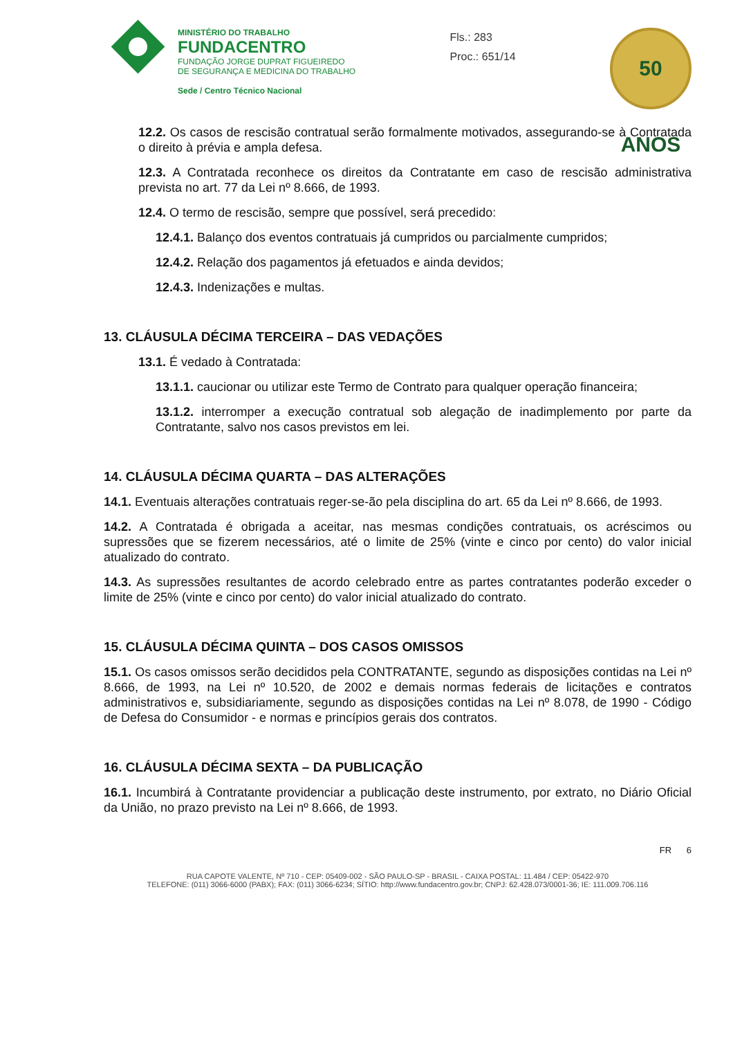MINISTÉRIO DO TRABALHO
FUNDACENTRO
FUNDAÇÃO JORGE DUPRAT FIGUEIREDO
DE SEGURANÇA E MEDICINA DO TRABALHO
Sede / Centro Técnico Nacional
Fls.: 283
Proc.: 651/14
50 ANOS
12.2. Os casos de rescisão contratual serão formalmente motivados, assegurando-se à Contratada o direito à prévia e ampla defesa.
12.3. A Contratada reconhece os direitos da Contratante em caso de rescisão administrativa prevista no art. 77 da Lei nº 8.666, de 1993.
12.4. O termo de rescisão, sempre que possível, será precedido:
12.4.1. Balanço dos eventos contratuais já cumpridos ou parcialmente cumpridos;
12.4.2. Relação dos pagamentos já efetuados e ainda devidos;
12.4.3. Indenizações e multas.
13. CLÁUSULA DÉCIMA TERCEIRA – DAS VEDAÇÕES
13.1. É vedado à Contratada:
13.1.1. caucionar ou utilizar este Termo de Contrato para qualquer operação financeira;
13.1.2. interromper a execução contratual sob alegação de inadimplemento por parte da Contratante, salvo nos casos previstos em lei.
14. CLÁUSULA DÉCIMA QUARTA – DAS ALTERAÇÕES
14.1. Eventuais alterações contratuais reger-se-ão pela disciplina do art. 65 da Lei nº 8.666, de 1993.
14.2. A Contratada é obrigada a aceitar, nas mesmas condições contratuais, os acréscimos ou supressões que se fizerem necessários, até o limite de 25% (vinte e cinco por cento) do valor inicial atualizado do contrato.
14.3. As supressões resultantes de acordo celebrado entre as partes contratantes poderão exceder o limite de 25% (vinte e cinco por cento) do valor inicial atualizado do contrato.
15. CLÁUSULA DÉCIMA QUINTA – DOS CASOS OMISSOS
15.1. Os casos omissos serão decididos pela CONTRATANTE, segundo as disposições contidas na Lei nº 8.666, de 1993, na Lei nº 10.520, de 2002 e demais normas federais de licitações e contratos administrativos e, subsidiariamente, segundo as disposições contidas na Lei nº 8.078, de 1990 - Código de Defesa do Consumidor - e normas e princípios gerais dos contratos.
16. CLÁUSULA DÉCIMA SEXTA – DA PUBLICAÇÃO
16.1. Incumbirá à Contratante providenciar a publicação deste instrumento, por extrato, no Diário Oficial da União, no prazo previsto na Lei nº 8.666, de 1993.
FR 6
RUA CAPOTE VALENTE, Nº 710 - CEP: 05409-002 - SÃO PAULO-SP - BRASIL - CAIXA POSTAL: 11.484 / CEP: 05422-970
TELEFONE: (011) 3066-6000 (PABX); FAX: (011) 3066-6234; SÍTIO: http://www.fundacentro.gov.br; CNPJ: 62.428.073/0001-36; IE: 111.009.706.116